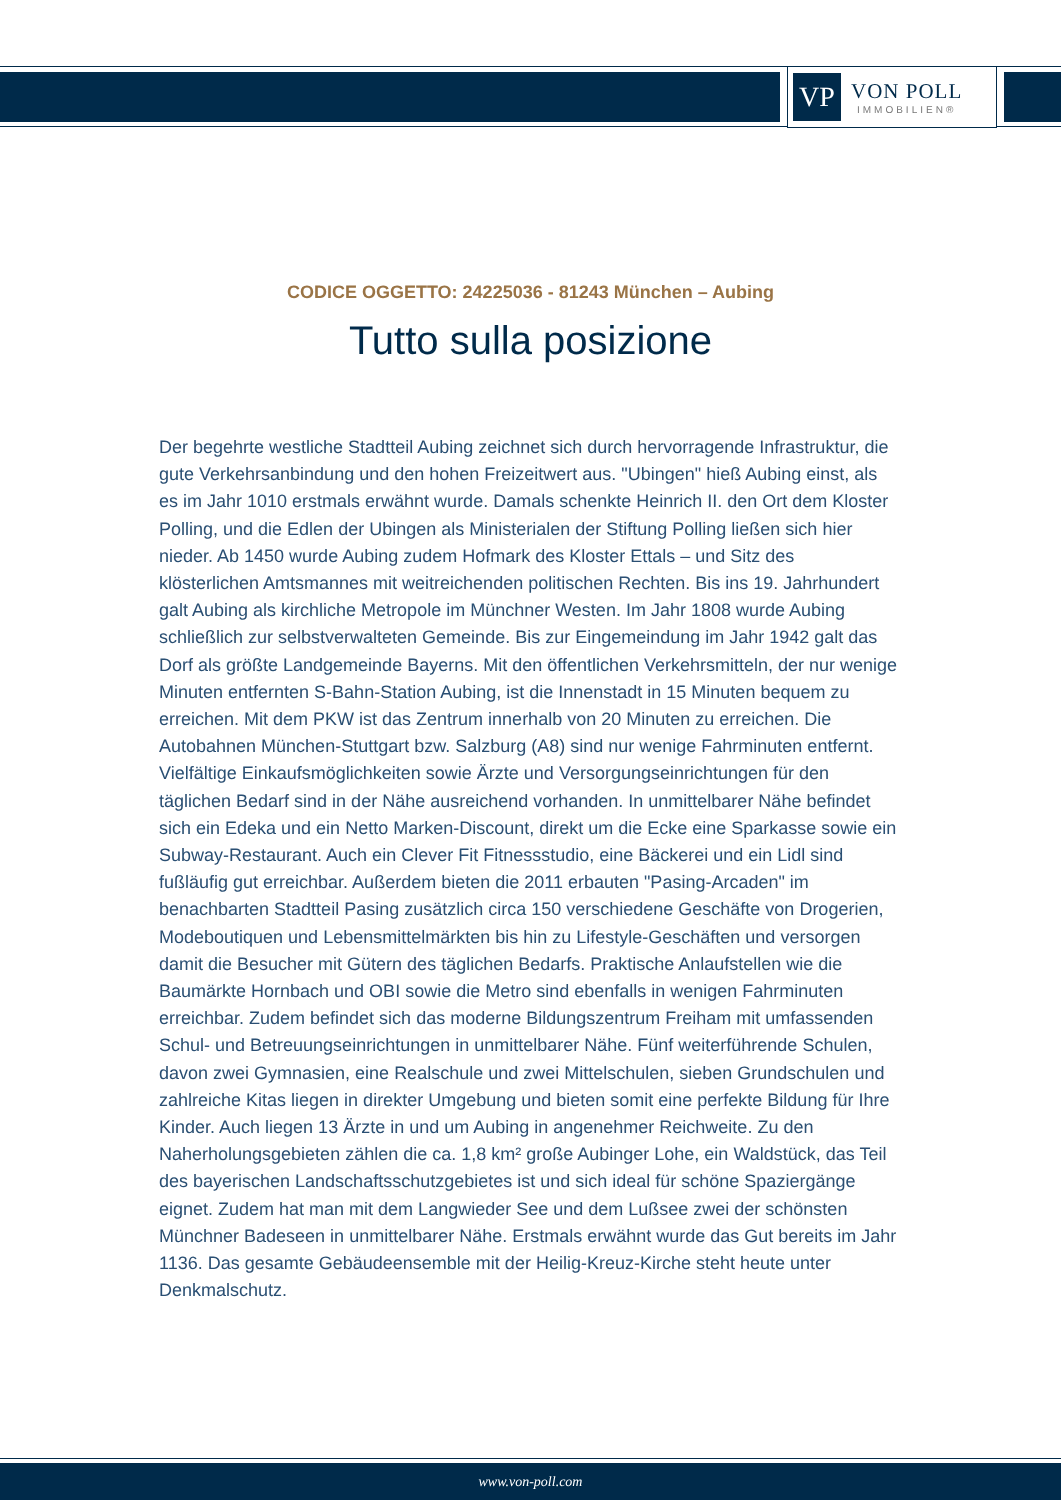VP
VON POLL
IMMOBILIEN®
CODICE OGGETTO: 24225036 - 81243 München – Aubing
Tutto sulla posizione
Der begehrte westliche Stadtteil Aubing zeichnet sich durch hervorragende Infrastruktur, die gute Verkehrsanbindung und den hohen Freizeitwert aus. "Ubingen" hieß Aubing einst, als es im Jahr 1010 erstmals erwähnt wurde. Damals schenkte Heinrich II. den Ort dem Kloster Polling, und die Edlen der Ubingen als Ministerialen der Stiftung Polling ließen sich hier nieder. Ab 1450 wurde Aubing zudem Hofmark des Kloster Ettals – und Sitz des klösterlichen Amtsmannes mit weitreichenden politischen Rechten. Bis ins 19. Jahrhundert galt Aubing als kirchliche Metropole im Münchner Westen. Im Jahr 1808 wurde Aubing schließlich zur selbstverwalteten Gemeinde. Bis zur Eingemeindung im Jahr 1942 galt das Dorf als größte Landgemeinde Bayerns. Mit den öffentlichen Verkehrsmitteln, der nur wenige Minuten entfernten S-Bahn-Station Aubing, ist die Innenstadt in 15 Minuten bequem zu erreichen. Mit dem PKW ist das Zentrum innerhalb von 20 Minuten zu erreichen. Die Autobahnen München-Stuttgart bzw. Salzburg (A8) sind nur wenige Fahrminuten entfernt. Vielfältige Einkaufsmöglichkeiten sowie Ärzte und Versorgungseinrichtungen für den täglichen Bedarf sind in der Nähe ausreichend vorhanden. In unmittelbarer Nähe befindet sich ein Edeka und ein Netto Marken-Discount, direkt um die Ecke eine Sparkasse sowie ein Subway-Restaurant. Auch ein Clever Fit Fitnessstudio, eine Bäckerei und ein Lidl sind fußläufig gut erreichbar. Außerdem bieten die 2011 erbauten "Pasing-Arcaden" im benachbarten Stadtteil Pasing zusätzlich circa 150 verschiedene Geschäfte von Drogerien, Modeboutiquen und Lebensmittelmärkten bis hin zu Lifestyle-Geschäften und versorgen damit die Besucher mit Gütern des täglichen Bedarfs. Praktische Anlaufstellen wie die Baumärkte Hornbach und OBI sowie die Metro sind ebenfalls in wenigen Fahrminuten erreichbar. Zudem befindet sich das moderne Bildungszentrum Freiham mit umfassenden Schul- und Betreuungseinrichtungen in unmittelbarer Nähe. Fünf weiterführende Schulen, davon zwei Gymnasien, eine Realschule und zwei Mittelschulen, sieben Grundschulen und zahlreiche Kitas liegen in direkter Umgebung und bieten somit eine perfekte Bildung für Ihre Kinder. Auch liegen 13 Ärzte in und um Aubing in angenehmer Reichweite. Zu den Naherholungsgebieten zählen die ca. 1,8 km² große Aubinger Lohe, ein Waldstück, das Teil des bayerischen Landschaftsschutzgebietes ist und sich ideal für schöne Spaziergänge eignet. Zudem hat man mit dem Langwieder See und dem Lußsee zwei der schönsten Münchner Badeseen in unmittelbarer Nähe. Erstmals erwähnt wurde das Gut bereits im Jahr 1136. Das gesamte Gebäudeensemble mit der Heilig-Kreuz-Kirche steht heute unter Denkmalschutz.
www.von-poll.com